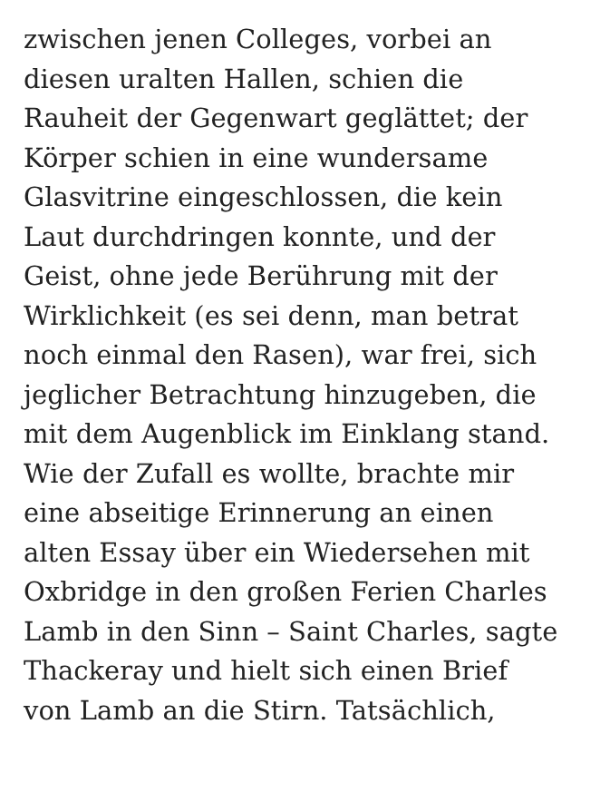zwischen jenen Colleges, vorbei an
diesen uralten Hallen, schien die
Rauheit der Gegenwart geglättet; der
Körper schien in eine wundersame
Glasvitrine eingeschlossen, die kein
Laut durchdringen konnte, und der
Geist, ohne jede Berührung mit der
Wirklichkeit (es sei denn, man betrat
noch einmal den Rasen), war frei, sich
jeglicher Betrachtung hinzugeben, die
mit dem Augenblick im Einklang stand.
Wie der Zufall es wollte, brachte mir
eine abseitige Erinnerung an einen
alten Essay über ein Wiedersehen mit
Oxbridge in den großen Ferien Charles
Lamb in den Sinn – Saint Charles, sagte
Thackeray und hielt sich einen Brief
von Lamb an die Stirn. Tatsächlich,